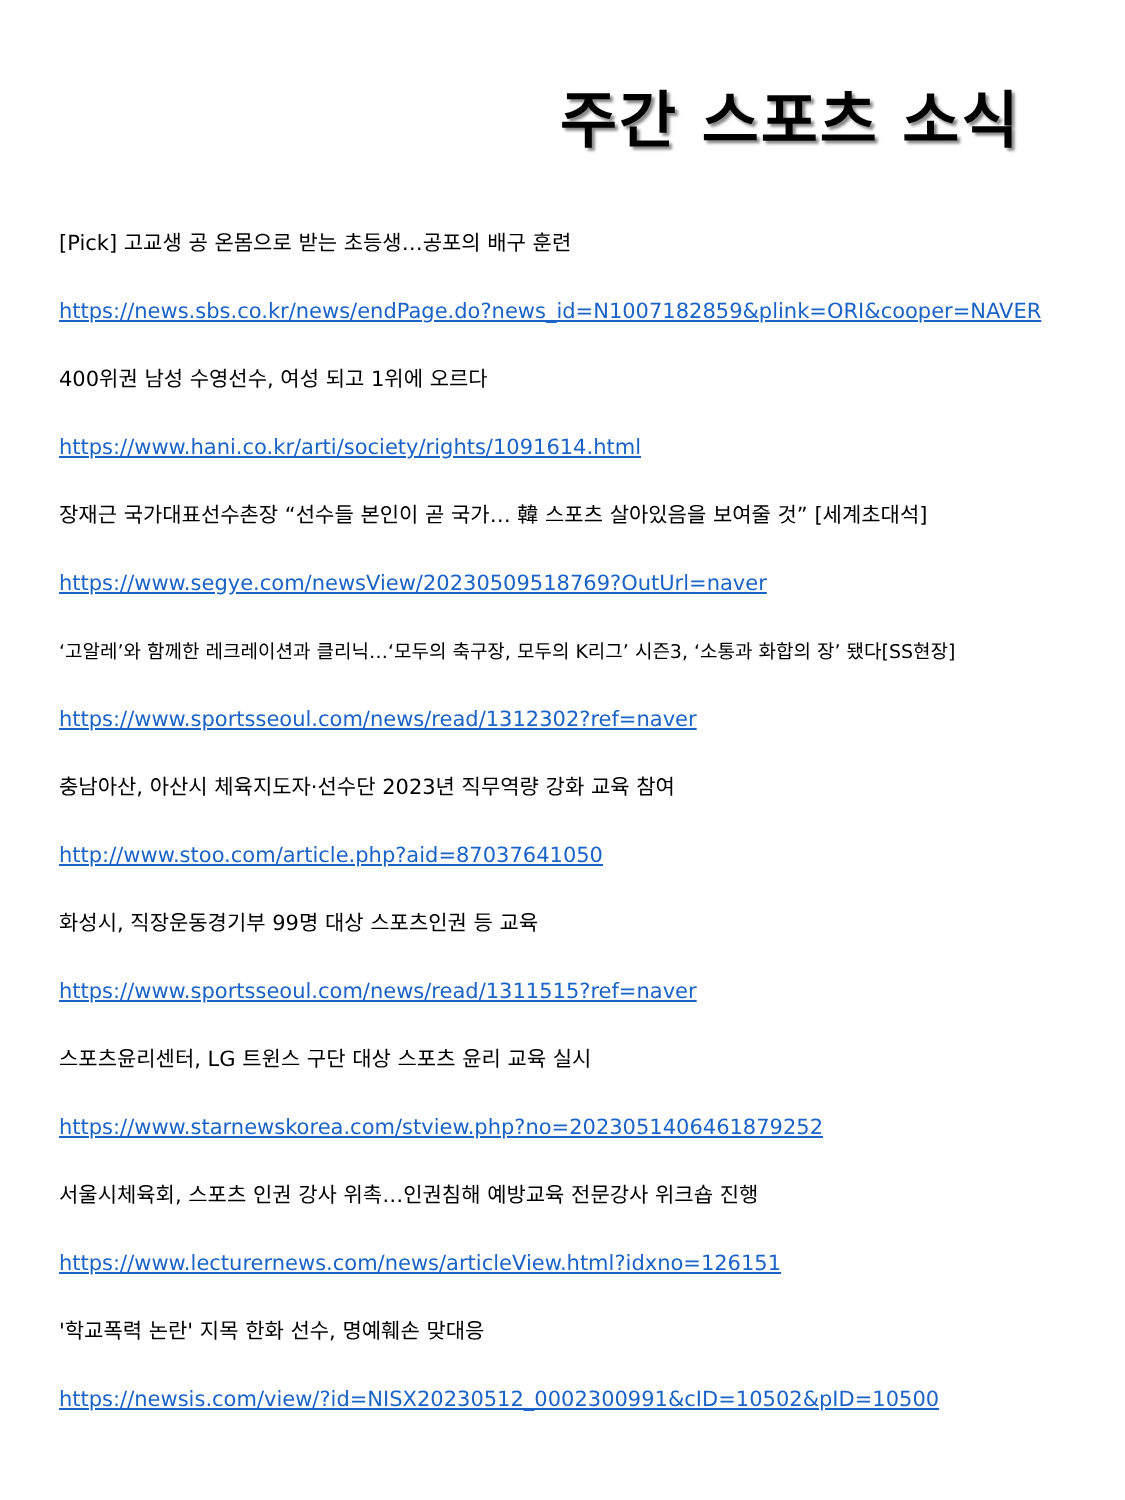주간 스포츠 소식
[Pick] 고교생 공 온몸으로 받는 초등생…공포의 배구 훈련
https://news.sbs.co.kr/news/endPage.do?news_id=N1007182859&plink=ORI&cooper=NAVER
400위권 남성 수영선수, 여성 되고 1위에 오르다
https://www.hani.co.kr/arti/society/rights/1091614.html
장재근 국가대표선수촌장 “선수들 본인이 곧 국가… 韓 스포츠 살아있음을 보여줄 것” [세계초대석]
https://www.segye.com/newsView/20230509518769?OutUrl=naver
‘고알레’와 함께한 레크레이션과 클리닉…‘모두의 축구장, 모두의 K리그’ 시즌3, ‘소통과 화합의 장’ 됐다[SS현장]
https://www.sportsseoul.com/news/read/1312302?ref=naver
충남아산, 아산시 체육지도자·선수단 2023년 직무역량 강화 교육 참여
http://www.stoo.com/article.php?aid=87037641050
화성시, 직장운동경기부 99명 대상 스포츠인권 등 교육
https://www.sportsseoul.com/news/read/1311515?ref=naver
스포츠윤리센터, LG 트윈스 구단 대상 스포츠 윤리 교육 실시
https://www.starnewskorea.com/stview.php?no=2023051406461879252
서울시체육회, 스포츠 인권 강사 위촉…인권침해 예방교육 전문강사 위크숍 진행
https://www.lecturernews.com/news/articleView.html?idxno=126151
'학교폭력 논란' 지목 한화 선수, 명예훼손 맞대응
https://newsis.com/view/?id=NISX20230512_0002300991&cID=10502&pID=10500